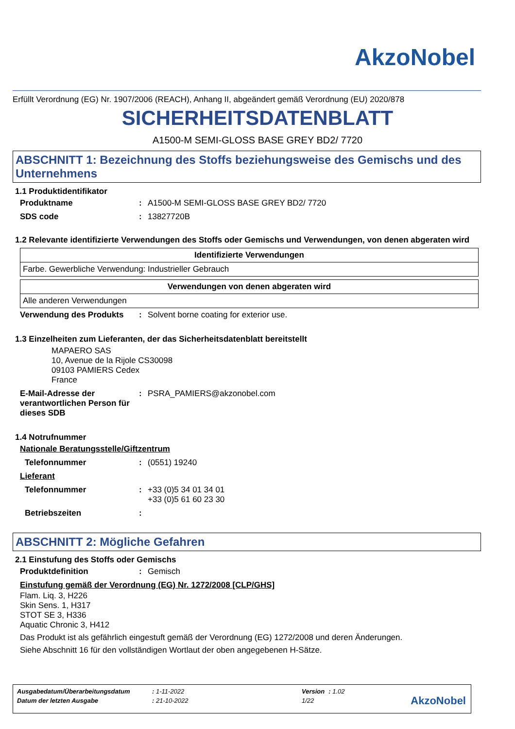AkzoNobel
Erfüllt Verordnung (EG) Nr. 1907/2006 (REACH), Anhang II, abgeändert gemäß Verordnung (EU) 2020/878
SICHERHEITSDATENBLATT
A1500-M SEMI-GLOSS BASE GREY BD2/ 7720
ABSCHNITT 1: Bezeichnung des Stoffs beziehungsweise des Gemischs und des Unternehmens
1.1 Produktidentifikator
Produktname : A1500-M SEMI-GLOSS BASE GREY BD2/ 7720
SDS code : 13827720B
1.2 Relevante identifizierte Verwendungen des Stoffs oder Gemischs und Verwendungen, von denen abgeraten wird
| Identifizierte Verwendungen |
| --- |
| Farbe. Gewerbliche Verwendung: Industrieller Gebrauch |
| Verwendungen von denen abgeraten wird |
| --- |
| Alle anderen Verwendungen |
Verwendung des Produkts : Solvent borne coating for exterior use.
1.3 Einzelheiten zum Lieferanten, der das Sicherheitsdatenblatt bereitstellt
MAPAERO SAS
10, Avenue de la Rijole CS30098
09103 PAMIERS Cedex
France
E-Mail-Adresse der verantwortlichen Person für dieses SDB
: PSRA_PAMIERS@akzonobel.com
1.4 Notrufnummer
Nationale Beratungsstelle/Giftzentrum
Telefonnummer : (0551) 19240
Lieferant
Telefonnummer : +33 (0)5 34 01 34 01
+33 (0)5 61 60 23 30
Betriebszeiten :
ABSCHNITT 2: Mögliche Gefahren
2.1 Einstufung des Stoffs oder Gemischs
Produktdefinition : Gemisch
Einstufung gemäß der Verordnung (EG) Nr. 1272/2008 [CLP/GHS]
Flam. Liq. 3, H226
Skin Sens. 1, H317
STOT SE 3, H336
Aquatic Chronic 3, H412
Das Produkt ist als gefährlich eingestuft gemäß der Verordnung (EG) 1272/2008 und deren Änderungen.
Siehe Abschnitt 16 für den vollständigen Wortlaut der oben angegebenen H-Sätze.
| Ausgabedatum/Überarbeitungsdatum | : 1-11-2022 | Version | : 1.02 |
| Datum der letzten Ausgabe | : 21-10-2022 | 1/22 | |
AkzoNobel